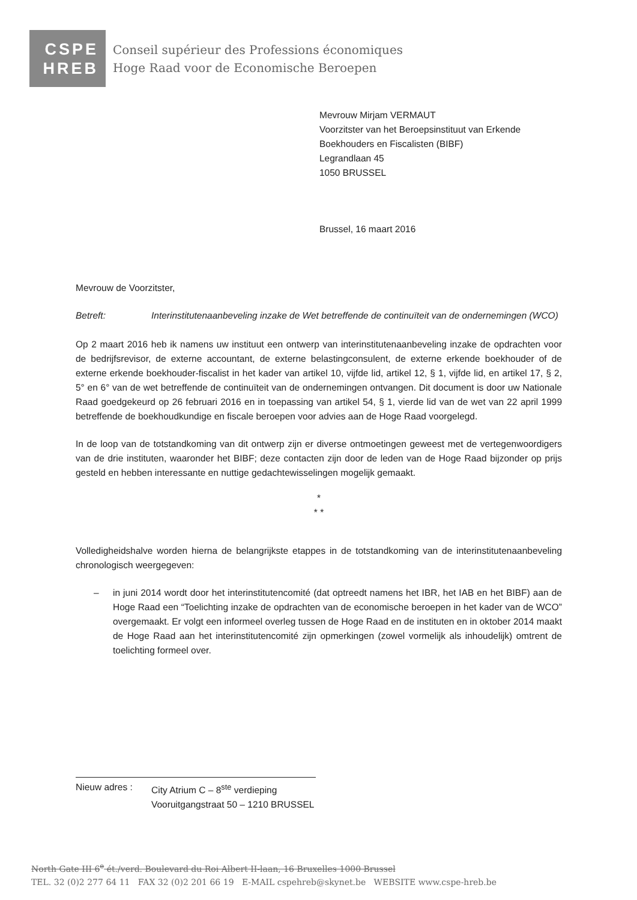CSPE
HREB
Conseil supérieur des Professions économiques
Hoge Raad voor de Economische Beroepen
Mevrouw Mirjam VERMAUT
Voorzitster van het Beroepsinstituut van Erkende
Boekhouders en Fiscalisten (BIBF)
Legrandlaan 45
1050 BRUSSEL
Brussel, 16 maart 2016
Mevrouw de Voorzitster,
Betreft: Interinstitutenaanbeveling inzake de Wet betreffende de continuïteit van de ondernemingen (WCO)
Op 2 maart 2016 heb ik namens uw instituut een ontwerp van interinstitutenaanbeveling inzake de opdrachten voor de bedrijfsrevisor, de externe accountant, de externe belastingconsulent, de externe erkende boekhouder of de externe erkende boekhouder-fiscalist in het kader van artikel 10, vijfde lid, artikel 12, § 1, vijfde lid, en artikel 17, § 2, 5° en 6° van de wet betreffende de continuïteit van de ondernemingen ontvangen. Dit document is door uw Nationale Raad goedgekeurd op 26 februari 2016 en in toepassing van artikel 54, § 1, vierde lid van de wet van 22 april 1999 betreffende de boekhoudkundige en fiscale beroepen voor advies aan de Hoge Raad voorgelegd.
In de loop van de totstandkoming van dit ontwerp zijn er diverse ontmoetingen geweest met de vertegenwoordigers van de drie instituten, waaronder het BIBF; deze contacten zijn door de leden van de Hoge Raad bijzonder op prijs gesteld en hebben interessante en nuttige gedachtewisselingen mogelijk gemaakt.
*
* *
Volledigheidshalve worden hierna de belangrijkste etappes in de totstandkoming van de interinstitutenaanbeveling chronologisch weergegeven:
– in juni 2014 wordt door het interinstitutencomité (dat optreedt namens het IBR, het IAB en het BIBF) aan de Hoge Raad een “Toelichting inzake de opdrachten van de economische beroepen in het kader van de WCO” overgemaakt. Er volgt een informeel overleg tussen de Hoge Raad en de instituten en in oktober 2014 maakt de Hoge Raad aan het interinstitutencomité zijn opmerkingen (zowel vormelijk als inhoudelijk) omtrent de toelichting formeel over.
Nieuw adres : City Atrium C – 8<sup>ste</sup> verdieping
Vooruitgangstraat 50 – 1210 BRUSSEL
North Gate III 6<sup>e</sup> ét./verd. Boulevard du Roi Albert II-laan, 16 Bruxelles 1000 Brussel
TEL. 32 (0)2 277 64 11 FAX 32 (0)2 201 66 19 E-MAIL cspehreb@skynet.be WEBSITE www.cspe-hreb.be